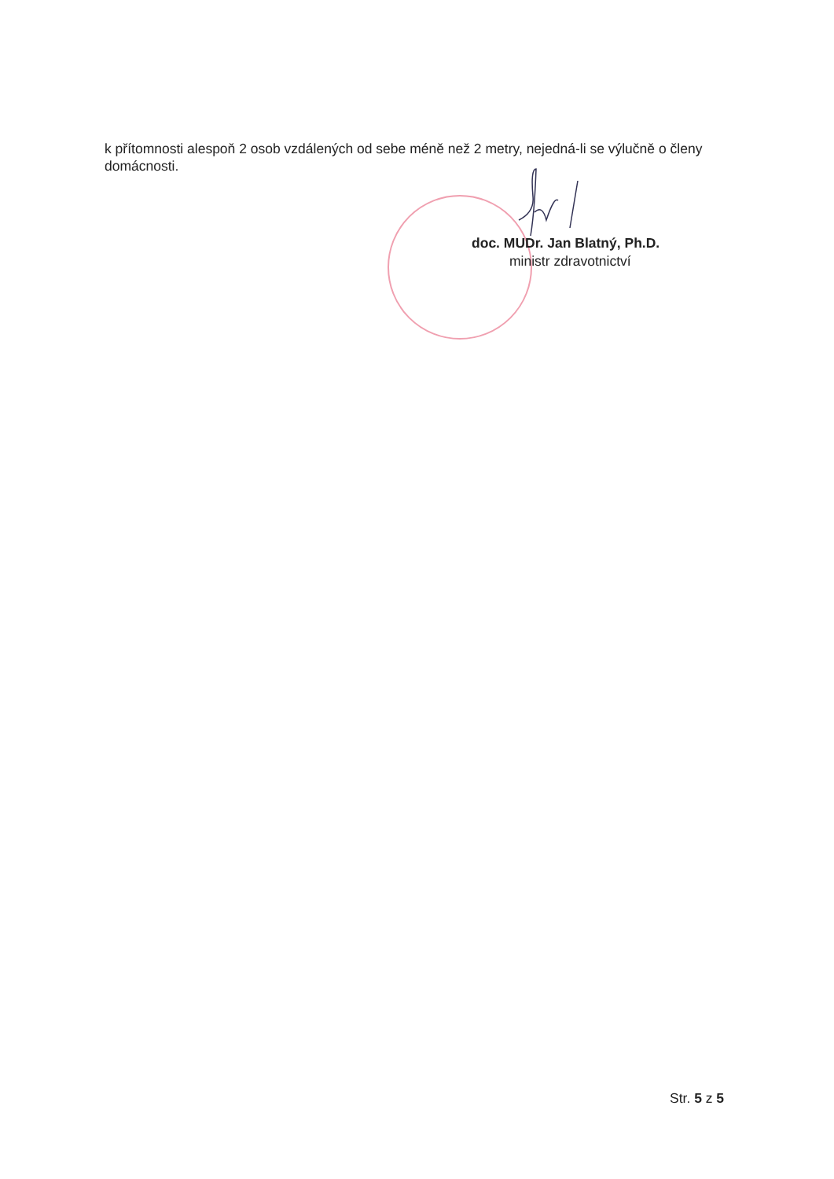k přítomnosti alespoň 2 osob vzdálených od sebe méně než 2 metry, nejedná-li se výlučně o členy domácnosti.
doc. MUDr. Jan Blatný, Ph.D.
ministr zdravotnictví
Str. 5 z 5